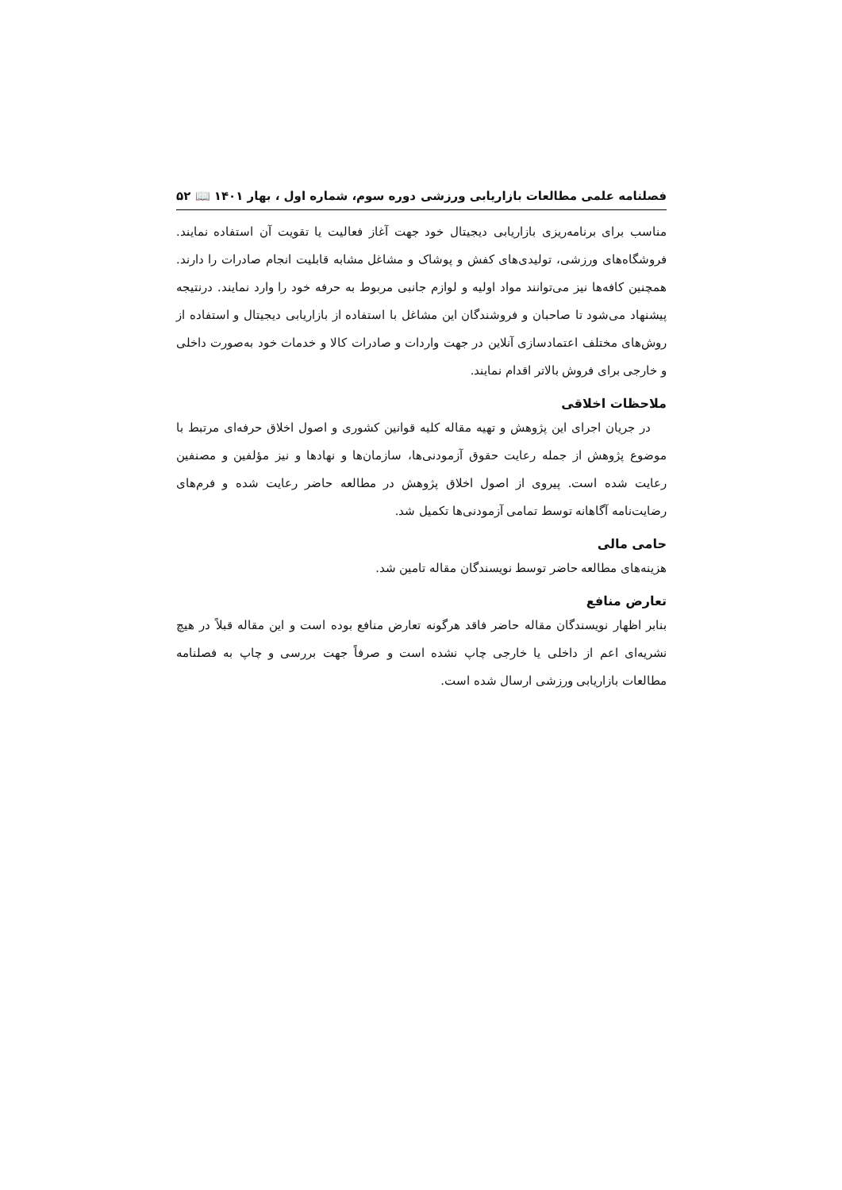فصلنامه علمی مطالعات بازاریابی ورزشی دوره سوم، شماره اول ، بهار ۱۴۰۱ 📖 ۵۲
مناسب برای برنامه‌ریزی بازاریابی دیجیتال خود جهت آغاز فعالیت یا تقویت آن استفاده نمایند. فروشگاه‌های ورزشی، تولیدی‌های کفش و پوشاک و مشاغل مشابه قابلیت انجام صادرات را دارند. همچنین کافه‌ها نیز می‌توانند مواد اولیه و لوازم جانبی مربوط به حرفه خود را وارد نمایند. درنتیجه پیشنهاد می‌شود تا صاحبان و فروشندگان این مشاغل با استفاده از بازاریابی دیجیتال و استفاده از روش‌های مختلف اعتمادسازی آنلاین در جهت واردات و صادرات کالا و خدمات خود به‌صورت داخلی و خارجی برای فروش بالاتر اقدام نمایند.
ملاحظات اخلاقی
در جریان اجرای این پژوهش و تهیه مقاله کلیه قوانین کشوری و اصول اخلاق حرفه‌ای مرتبط با موضوع پژوهش از جمله رعایت حقوق آزمودنی‌ها، سازمان‌ها و نهادها و نیز مؤلفین و مصنفین رعایت شده است. پیروی از اصول اخلاق پژوهش در مطالعه حاضر رعایت شده و فرم‌های رضایت‌نامه آگاهانه توسط تمامی آزمودنی‌ها تکمیل شد.
حامی مالی
هزینه‌های مطالعه حاضر توسط نویسندگان مقاله تامین شد.
تعارض منافع
بنابر اظهار نویسندگان مقاله حاضر فاقد هرگونه تعارض منافع بوده است و این مقاله قبلاً در هیچ نشریه‌ای اعم از داخلی یا خارجی چاپ نشده است و صرفاً جهت بررسی و چاپ به فصلنامه مطالعات بازاریابی ورزشی ارسال شده است.